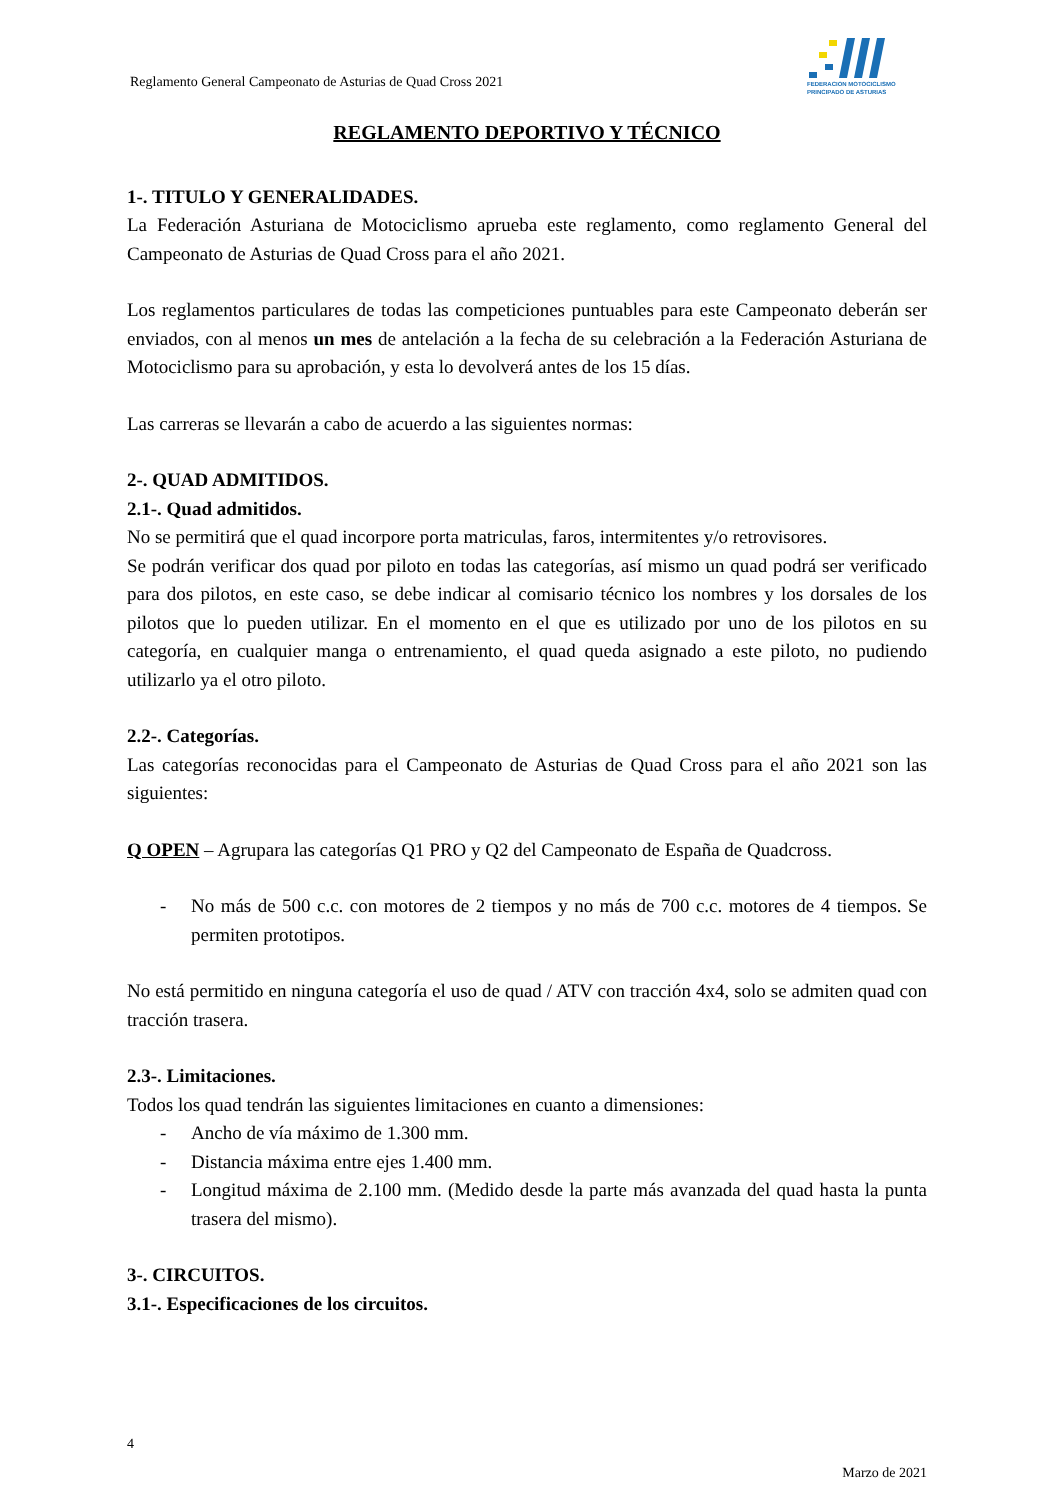Reglamento General Campeonato de Asturias de Quad Cross 2021
FEDERACION MOTOCICLISMO
PRINCIPADO DE ASTURIAS
REGLAMENTO DEPORTIVO Y TÉCNICO
1-. TITULO Y GENERALIDADES.
La Federación Asturiana de Motociclismo aprueba este reglamento, como reglamento General del Campeonato de Asturias de Quad Cross para el año 2021.
Los reglamentos particulares de todas las competiciones puntuables para este Campeonato deberán ser enviados, con al menos un mes de antelación a la fecha de su celebración a la Federación Asturiana de Motociclismo para su aprobación, y esta lo devolverá antes de los 15 días.
Las carreras se llevarán a cabo de acuerdo a las siguientes normas:
2-. QUAD ADMITIDOS.
2.1-. Quad admitidos.
No se permitirá que el quad incorpore porta matriculas, faros, intermitentes y/o retrovisores.
Se podrán verificar dos quad por piloto en todas las categorías, así mismo un quad podrá ser verificado para dos pilotos, en este caso, se debe indicar al comisario técnico los nombres y los dorsales de los pilotos que lo pueden utilizar. En el momento en el que es utilizado por uno de los pilotos en su categoría, en cualquier manga o entrenamiento, el quad queda asignado a este piloto, no pudiendo utilizarlo ya el otro piloto.
2.2-. Categorías.
Las categorías reconocidas para el Campeonato de Asturias de Quad Cross para el año 2021 son las siguientes:
Q OPEN – Agrupara las categorías Q1 PRO y Q2 del Campeonato de España de Quadcross.
- No más de 500 c.c. con motores de 2 tiempos y no más de 700 c.c. motores de 4 tiempos. Se permiten prototipos.
No está permitido en ninguna categoría el uso de quad / ATV con tracción 4x4, solo se admiten quad con tracción trasera.
2.3-. Limitaciones.
Todos los quad tendrán las siguientes limitaciones en cuanto a dimensiones:
- Ancho de vía máximo de 1.300 mm.
- Distancia máxima entre ejes 1.400 mm.
- Longitud máxima de 2.100 mm. (Medido desde la parte más avanzada del quad hasta la punta trasera del mismo).
3-. CIRCUITOS.
3.1-. Especificaciones de los circuitos.
4
Marzo de 2021